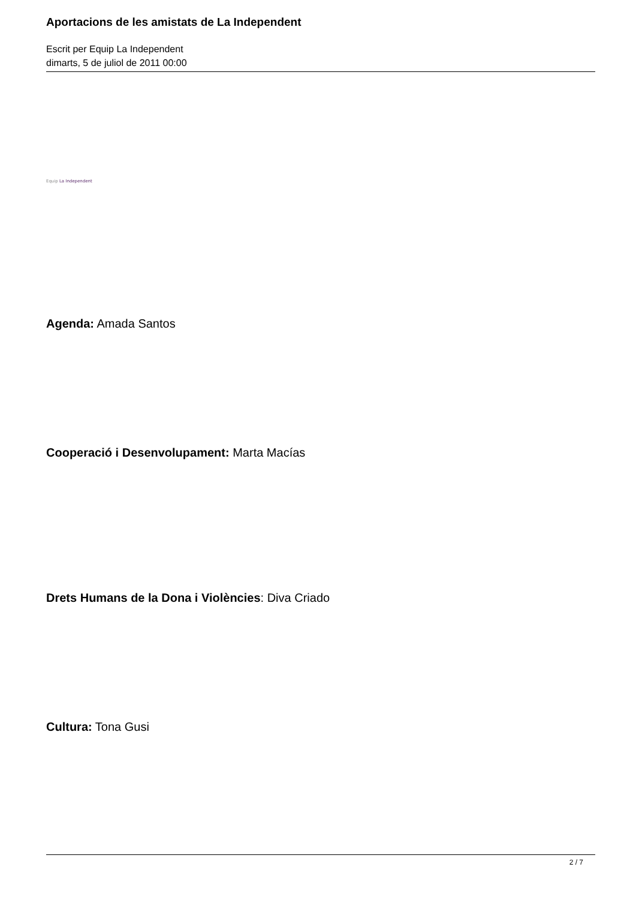Aportacions de les amistats de La Independent
Escrit per Equip La Independent
dimarts, 5 de juliol de 2011 00:00
Equip La Independent
Agenda: Amada Santos
Cooperació i Desenvolupament: Marta Macías
Drets Humans de la Dona i Violències: Diva Criado
Cultura: Tona Gusi
2 / 7